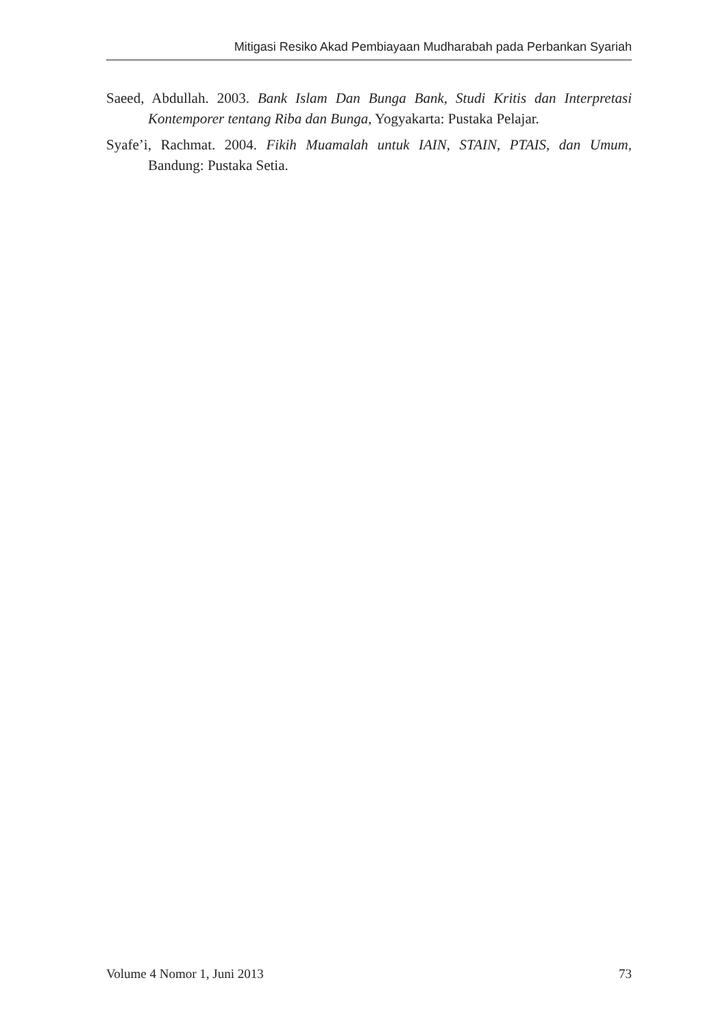Mitigasi Resiko Akad Pembiayaan Mudharabah pada Perbankan Syariah
Saeed, Abdullah. 2003. Bank Islam Dan Bunga Bank, Studi Kritis dan Interpretasi Kontemporer tentang Riba dan Bunga, Yogyakarta: Pustaka Pelajar.
Syafe’i, Rachmat. 2004. Fikih Muamalah untuk IAIN, STAIN, PTAIS, dan Umum, Bandung: Pustaka Setia.
Volume 4 Nomor 1, Juni 2013 73